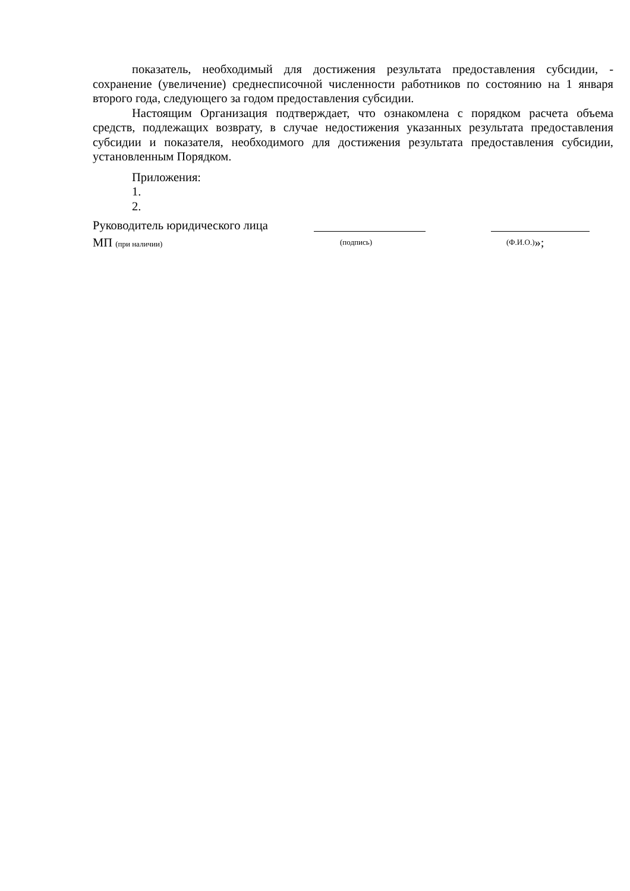показатель, необходимый для достижения результата предоставления субсидии, - сохранение (увеличение) среднесписочной численности работников по состоянию на 1 января второго года, следующего за годом предоставления субсидии.
Настоящим Организация подтверждает, что ознакомлена с порядком расчета объема средств, подлежащих возврату, в случае недостижения указанных результата предоставления субсидии и показателя, необходимого для достижения результата предоставления субсидии, установленным Порядком.
Приложения:
1.
2.
Руководитель юридического лица
МП (при наличии) (подпись) (Ф.И.О.) »;